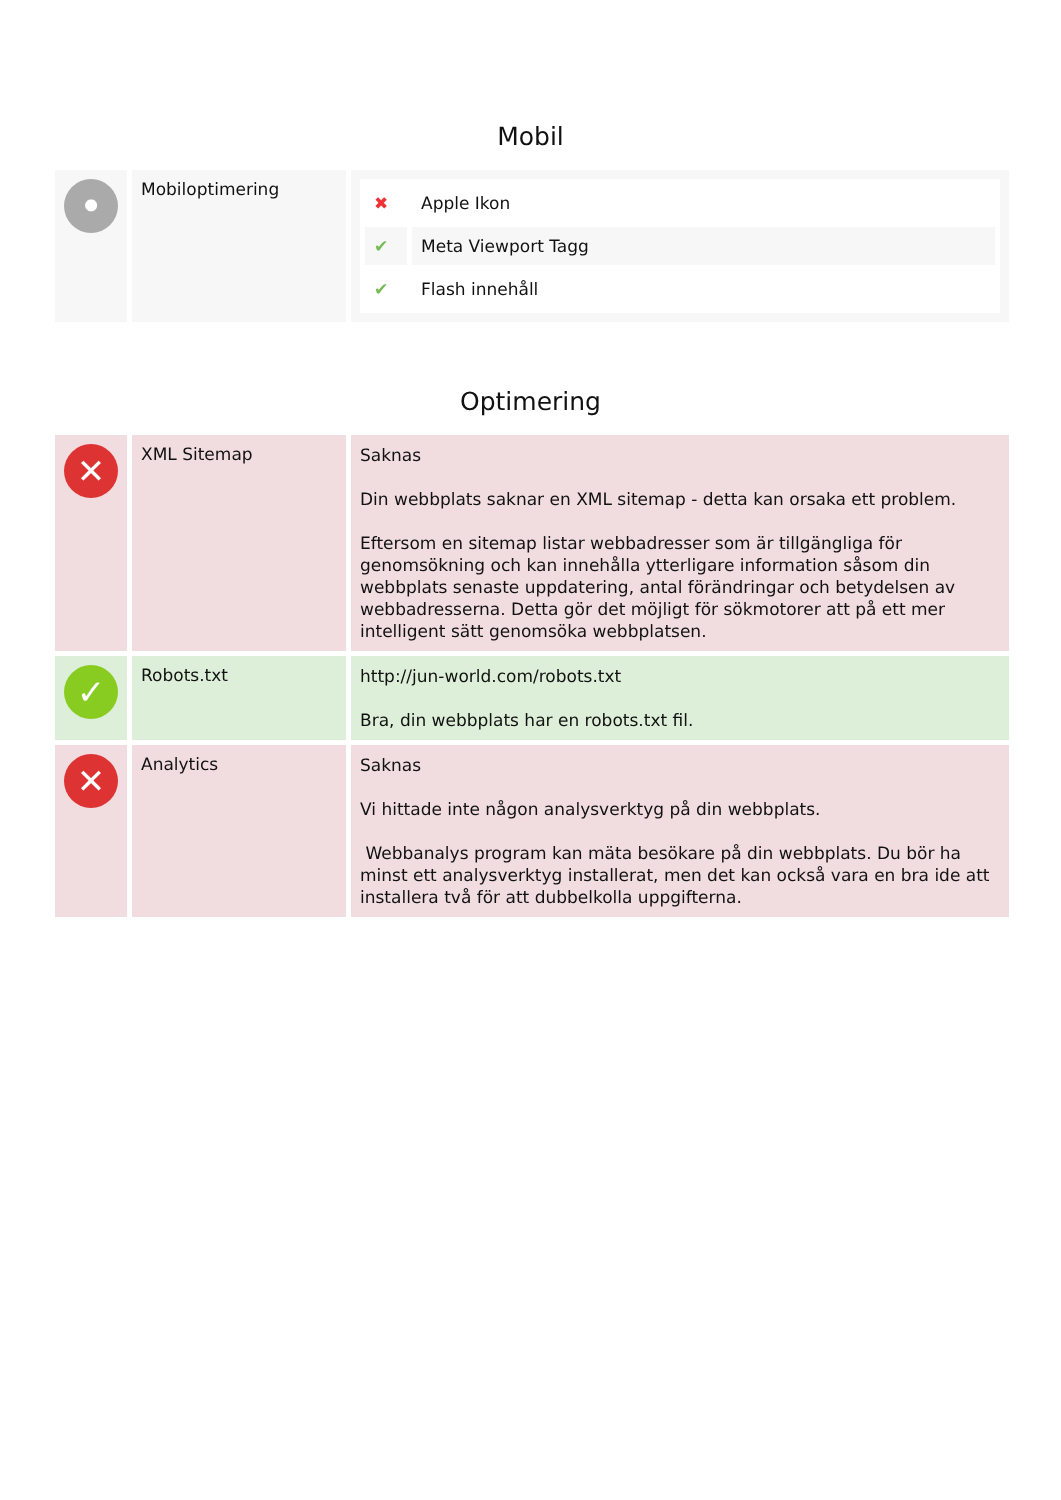Mobil
| • | Mobiloptimering | / ✖ / Apple Ikon / / ✔ / Meta Viewport Tagg / / ✔ / Flash innehåll / |
Optimering
| ✕ | XML Sitemap | Saknas Din webbplats saknar en XML sitemap - detta kan orsaka ett problem. Eftersom en sitemap listar webbadresser som är tillgängliga för genomsökning och kan innehålla ytterligare information såsom din webbplats senaste uppdatering, antal förändringar och betydelsen av webbadresserna. Detta gör det möjligt för sökmotorer att på ett mer intelligent sätt genomsöka webbplatsen. |
| ✓ | Robots.txt | http://jun-world.com/robots.txt Bra, din webbplats har en robots.txt fil. |
| ✕ | Analytics | Saknas Vi hittade inte någon analysverktyg på din webbplats. Webbanalys program kan mäta besökare på din webbplats. Du bör ha minst ett analysverktyg installerat, men det kan också vara en bra ide att installera två för att dubbelkolla uppgifterna. |